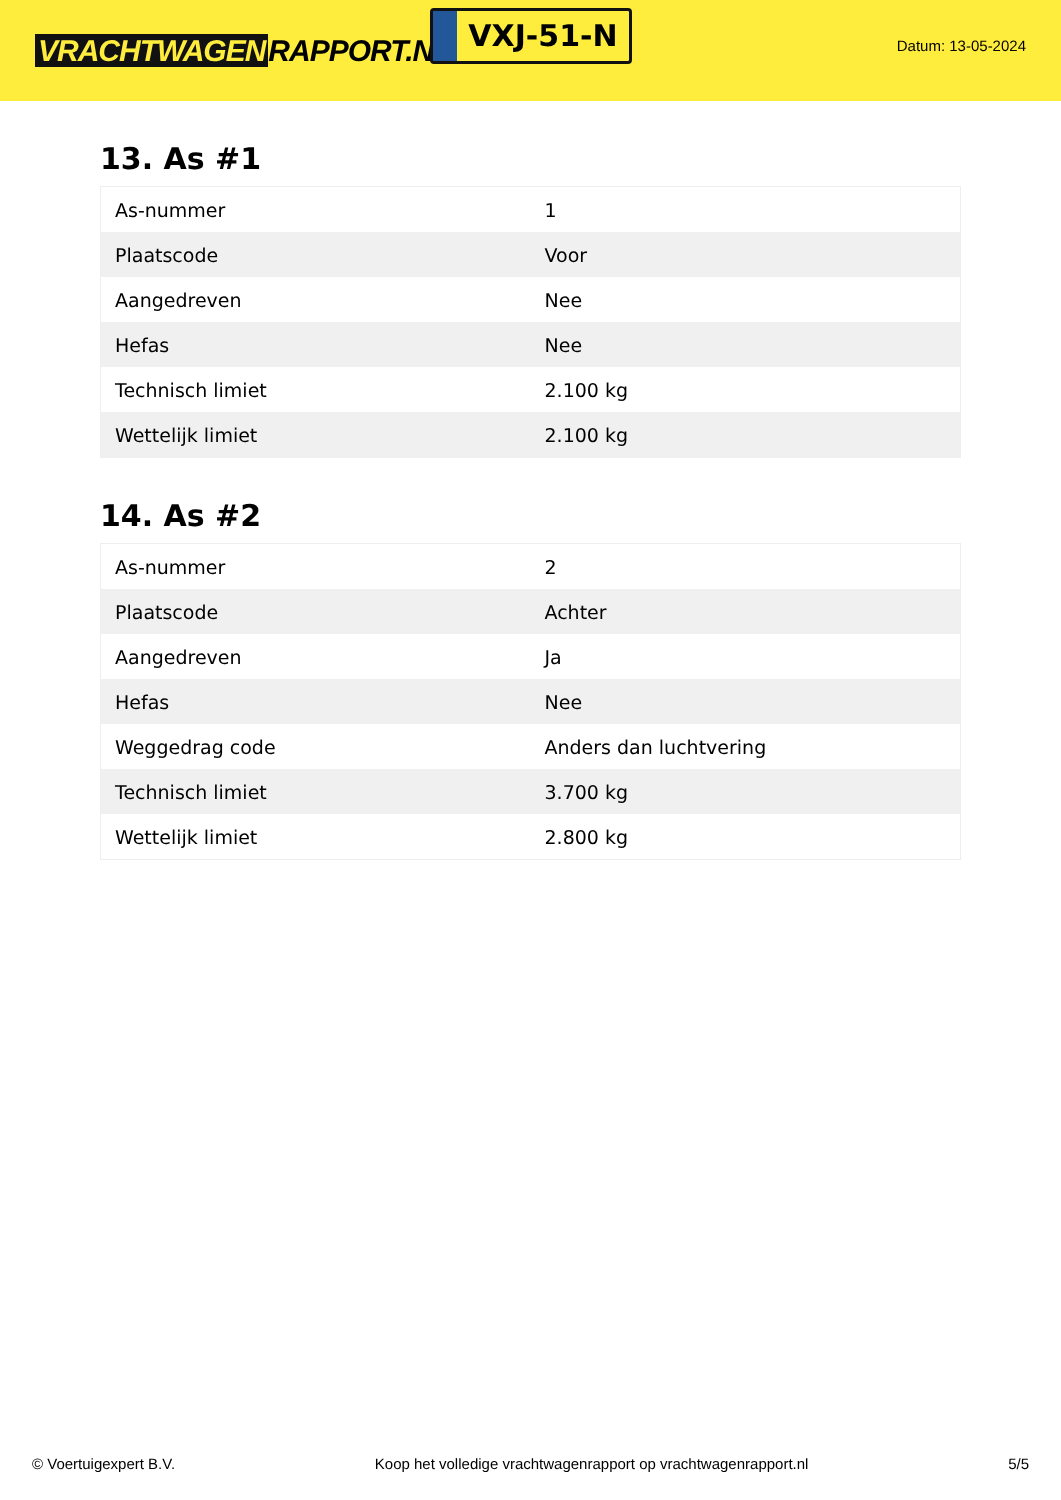VRACHTWAGEN RAPPORT.NL
VXJ-51-N
Datum: 13-05-2024
13. As #1
| As-nummer | 1 |
| Plaatscode | Voor |
| Aangedreven | Nee |
| Hefas | Nee |
| Technisch limiet | 2.100 kg |
| Wettelijk limiet | 2.100 kg |
14. As #2
| As-nummer | 2 |
| Plaatscode | Achter |
| Aangedreven | Ja |
| Hefas | Nee |
| Weggedrag code | Anders dan luchtvering |
| Technisch limiet | 3.700 kg |
| Wettelijk limiet | 2.800 kg |
© Voertuigexpert B.V. Koop het volledige vrachtwagenrapport op vrachtwagenrapport.nl 5/5